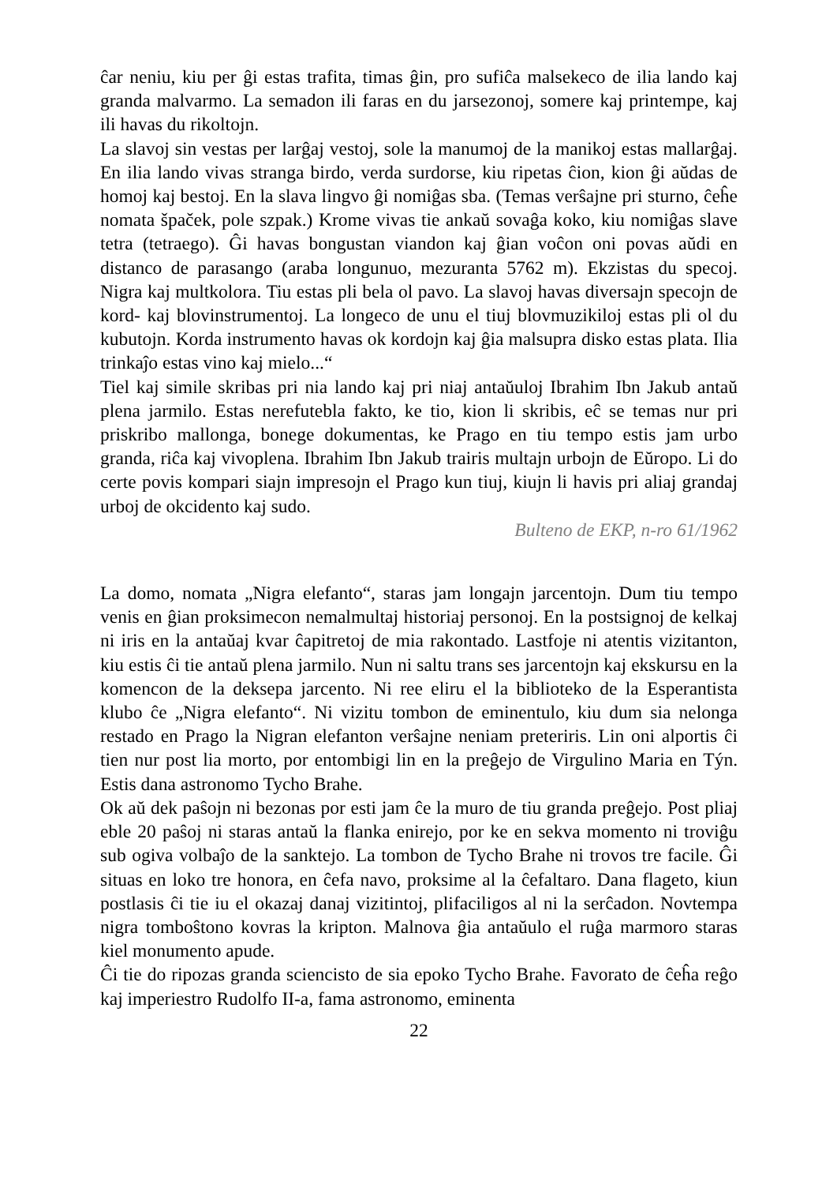ĉar neniu, kiu per ĝi estas trafita, timas ĝin, pro sufiĉa malsekeco de ilia lando kaj granda malvarmo. La semadon ili faras en du jarsezonoj, somere kaj printempe, kaj ili havas du rikoltojn.
La slavoj sin vestas per larĝaj vestoj, sole la manumoj de la manikoj estas mallarĝaj. En ilia lando vivas stranga birdo, verda surdorse, kiu ripetas ĉion, kion ĝi aŭdas de homoj kaj bestoj. En la slava lingvo ĝi nomiĝas sba. (Temas verŝajne pri sturno, ĉeĥe nomata špaček, pole szpak.) Krome vivas tie ankaŭ sovaĝa koko, kiu nomiĝas slave tetra (tetraego). Ĝi havas bongustan viandon kaj ĝian voĉon oni povas aŭdi en distanco de parasango (araba longunuo, mezuranta 5762 m). Ekzistas du specoj. Nigra kaj multkolora. Tiu estas pli bela ol pavo. La slavoj havas diversajn specojn de kord- kaj blovinstrumentoj. La longeco de unu el tiuj blovmuzikiloj estas pli ol du kubutojn. Korda instrumento havas ok kordojn kaj ĝia malsupra disko estas plata. Ilia trinkaĵo estas vino kaj mielo...“
Tiel kaj simile skribas pri nia lando kaj pri niaj antaŭuloj Ibrahim Ibn Jakub antaŭ plena jarmilo. Estas nerefutebla fakto, ke tio, kion li skribis, eĉ se temas nur pri priskribo mallonga, bonege dokumentas, ke Prago en tiu tempo estis jam urbo granda, riĉa kaj vivoplena. Ibrahim Ibn Jakub trairis multajn urbojn de Eŭropo. Li do certe povis kompari siajn impresojn el Prago kun tiuj, kiujn li havis pri aliaj grandaj urboj de okcidento kaj sudo.
Bulteno de EKP, n-ro 61/1962
La domo, nomata „Nigra elefanto“, staras jam longajn jarcentojn. Dum tiu tempo venis en ĝian proksimecon nemalmultaj historiaj personoj. En la postsignoj de kelkaj ni iris en la antaŭaj kvar ĉapitretoj de mia rakontado. Lastfoje ni atentis vizitanton, kiu estis ĉi tie antaŭ plena jarmilo. Nun ni saltu trans ses jarcentojn kaj ekskursu en la komencon de la deksepa jarcento. Ni ree eliru el la biblioteko de la Esperantista klubo ĉe „Nigra elefanto“. Ni vizitu tombon de eminentulo, kiu dum sia nelonga restado en Prago la Nigran elefanton verŝajne neniam preteriris. Lin oni alportis ĉi tien nur post lia morto, por entombigi lin en la preĝejo de Virgulino Maria en Týn. Estis dana astronomo Tycho Brahe.
Ok aŭ dek paŝojn ni bezonas por esti jam ĉe la muro de tiu granda preĝejo. Post pliaj eble 20 paŝoj ni staras antaŭ la flanka enirejo, por ke en sekva momento ni troviĝu sub ogiva volbaĵo de la sanktejo. La tombon de Tycho Brahe ni trovos tre facile. Ĝi situas en loko tre honora, en ĉefa navo, proksime al la ĉefaltaro. Dana flageto, kiun postlasis ĉi tie iu el okazaj danaj vizitintoj, plifaciligos al ni la serĉadon. Novtempa nigra tomboŝtono kovras la kripton. Malnova ĝia antaŭulo el ruĝa marmoro staras kiel monumento apude.
Ĉi tie do ripozas granda sciencisto de sia epoko Tycho Brahe. Favorato de ĉeĥa reĝo kaj imperiestro Rudolfo II-a, fama astronomo, eminenta
22